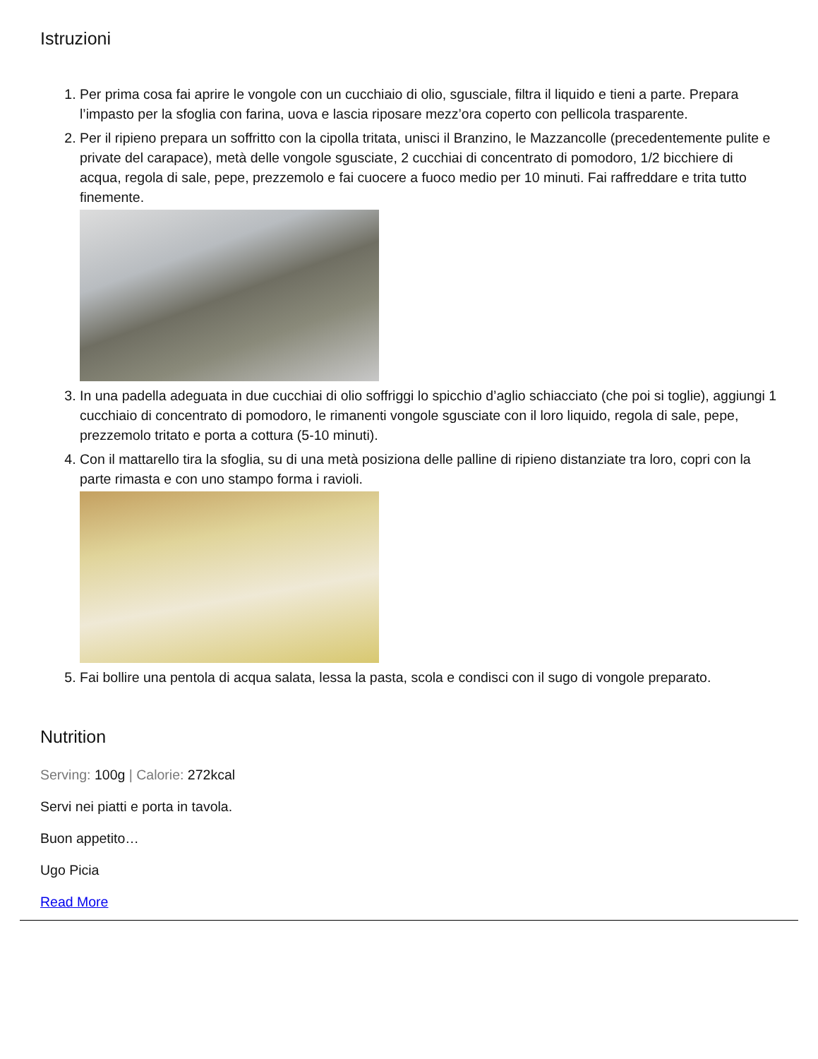Istruzioni
1. Per prima cosa fai aprire le vongole con un cucchiaio di olio, sgusciale, filtra il liquido e tieni a parte. Prepara l’impasto per la sfoglia con farina, uova e lascia riposare mezz’ora coperto con pellicola trasparente.
2. Per il ripieno prepara un soffritto con la cipolla tritata, unisci il Branzino, le Mazzancolle (precedentemente pulite e private del carapace), metà delle vongole sgusciate, 2 cucchiai di concentrato di pomodoro, 1/2 bicchiere di acqua, regola di sale, pepe, prezzemolo e fai cuocere a fuoco medio per 10 minuti. Fai raffreddare e trita tutto finemente.
3. In una padella adeguata in due cucchiai di olio soffriggi lo spicchio d’aglio schiacciato (che poi si toglie), aggiungi 1 cucchiaio di concentrato di pomodoro, le rimanenti vongole sgusciate con il loro liquido, regola di sale, pepe, prezzemolo tritato e porta a cottura (5-10 minuti).
4. Con il mattarello tira la sfoglia, su di una metà posiziona delle palline di ripieno distanziate tra loro, copri con la parte rimasta e con uno stampo forma i ravioli.
5. Fai bollire una pentola di acqua salata, lessa la pasta, scola e condisci con il sugo di vongole preparato.
Nutrition
Serving: 100g | Calorie: 272kcal
Servi nei piatti e porta in tavola.
Buon appetito…
Ugo Picia
Read More